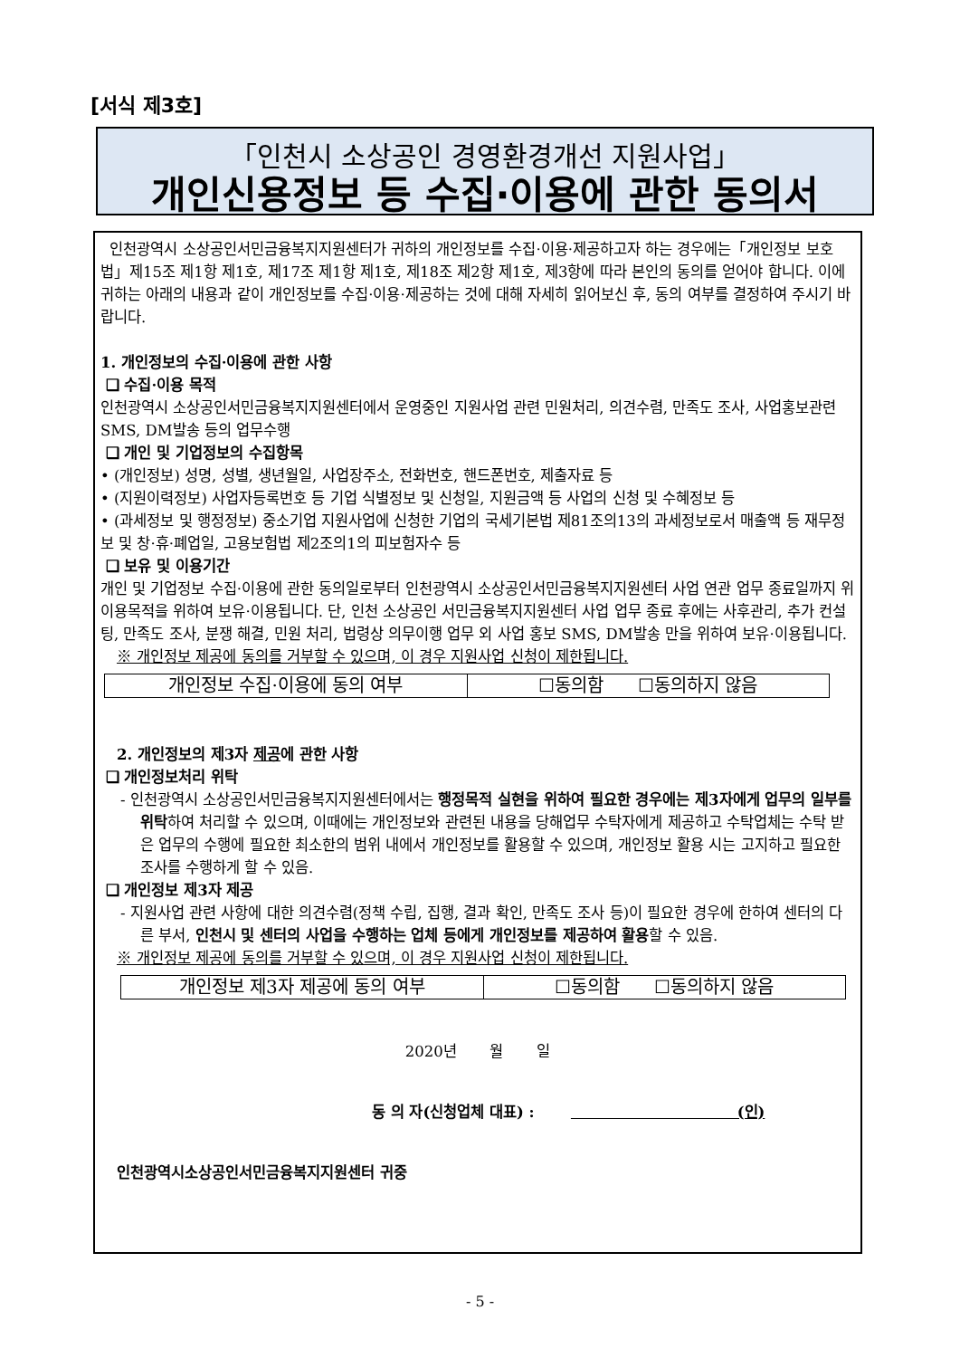[서식 제3호]
「인천시 소상공인 경영환경개선 지원사업」
개인신용정보 등 수집·이용에 관한 동의서
인천광역시 소상공인서민금융복지지원센터가 귀하의 개인정보를 수집·이용·제공하고자 하는 경우에는「개인정보 보호법」제15조 제1항 제1호, 제17조 제1항 제1호, 제18조 제2항 제1호, 제3항에 따라 본인의 동의를 얻어야 합니다. 이에 귀하는 아래의 내용과 같이 개인정보를 수집·이용·제공하는 것에 대해 자세히 읽어보신 후, 동의 여부를 결정하여 주시기 바랍니다.
1. 개인정보의 수집·이용에 관한 사항
❑ 수집·이용 목적
인천광역시 소상공인서민금융복지지원센터에서 운영중인 지원사업 관련 민원처리, 의견수렴, 만족도 조사, 사업홍보관련 SMS, DM발송 등의 업무수행
❑ 개인 및 기업정보의 수집항목
• (개인정보) 성명, 성별, 생년월일, 사업장주소, 전화번호, 핸드폰번호, 제출자료 등
• (지원이력정보) 사업자등록번호 등 기업 식별정보 및 신청일, 지원금액 등 사업의 신청 및 수혜정보 등
• (과세정보 및 행정정보) 중소기업 지원사업에 신청한 기업의 국세기본법 제81조의13의 과세정보로서 매출액 등 재무정보 및 창·휴·폐업일, 고용보험법 제2조의1의 피보험자수 등
❑ 보유 및 이용기간
개인 및 기업정보 수집·이용에 관한 동의일로부터 인천광역시 소상공인서민금융복지지원센터 사업 연관 업무 종료일까지 위 이용목적을 위하여 보유·이용됩니다. 단, 인천 소상공인 서민금융복지지원센터 사업 업무 종료 후에는 사후관리, 추가 컨설팅, 만족도 조사, 분쟁 해결, 민원 처리, 법령상 의무이행 업무 외 사업 홍보 SMS, DM발송 만을 위하여 보유·이용됩니다.
※ 개인정보 제공에 동의를 거부할 수 있으며, 이 경우 지원사업 신청이 제한됩니다.
| 개인정보 수집·이용에 동의 여부 | ☐동의함 ☐동의하지 않음 |
2. 개인정보의 제3자 제공에 관한 사항
❑ 개인정보처리 위탁
- 인천광역시 소상공인서민금융복지지원센터에서는 행정목적 실현을 위하여 필요한 경우에는 제3자에게 업무의 일부를 위탁하여 처리할 수 있으며, 이때에는 개인정보와 관련된 내용을 당해업무 수탁자에게 제공하고 수탁업체는 수탁 받은 업무의 수행에 필요한 최소한의 범위 내에서 개인정보를 활용할 수 있으며, 개인정보 활용 시는 고지하고 필요한 조사를 수행하게 할 수 있음.
❑ 개인정보 제3자 제공
- 지원사업 관련 사항에 대한 의견수렴(정책 수립, 집행, 결과 확인, 만족도 조사 등)이 필요한 경우에 한하여 센터의 다른 부서, 인천시 및 센터의 사업을 수행하는 업체 등에게 개인정보를 제공하여 활용할 수 있음.
※ 개인정보 제공에 동의를 거부할 수 있으며, 이 경우 지원사업 신청이 제한됩니다.
| 개인정보 제3자 제공에 동의 여부 | ☐동의함 ☐동의하지 않음 |
2020년 월 일
동 의 자(신청업체 대표) : (인)
인천광역시소상공인서민금융복지지원센터 귀중
- 5 -